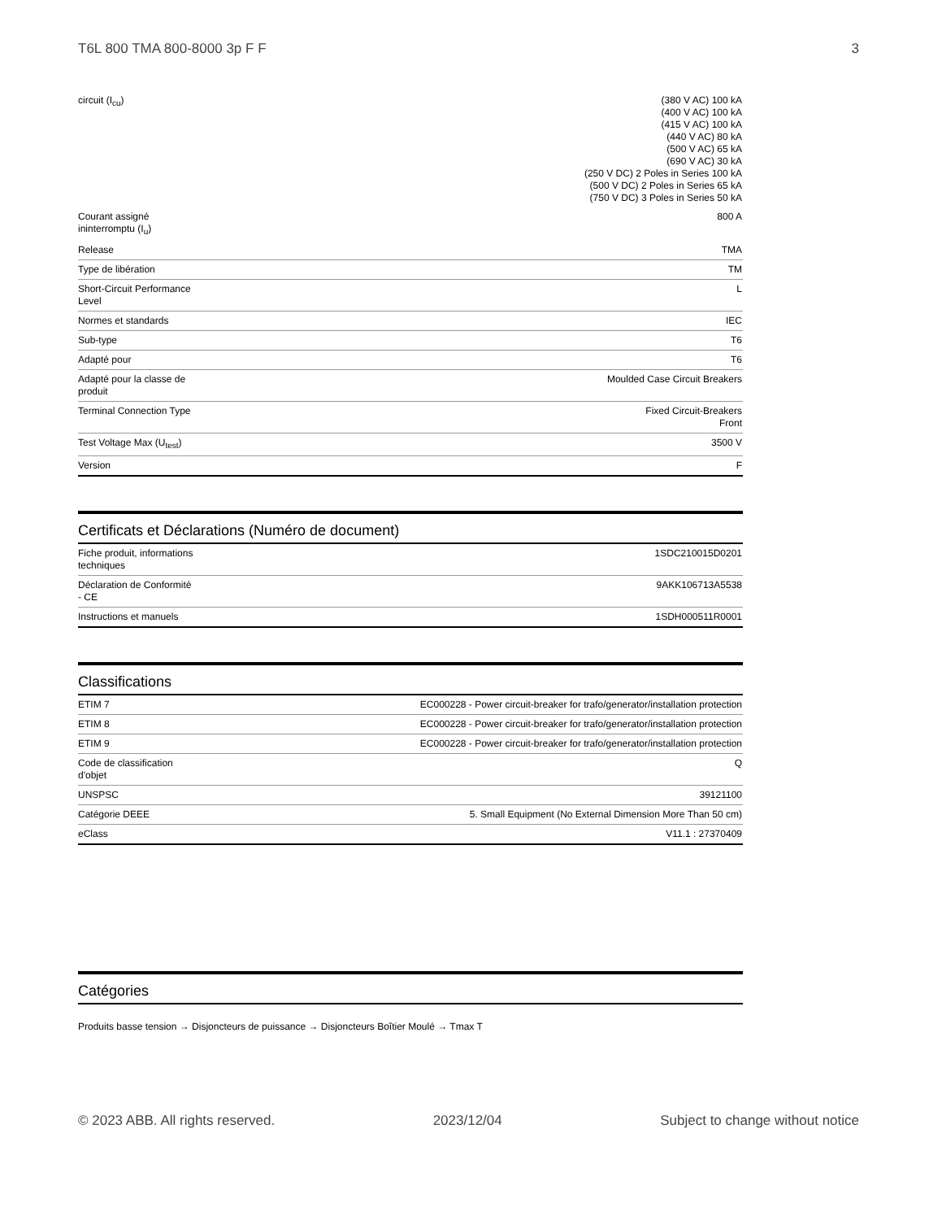T6L 800 TMA 800-8000 3p F F 3
| circuit (I<sub>cu</sub>) | (380 V AC) 100 kA (400 V AC) 100 kA (415 V AC) 100 kA (440 V AC) 80 kA (500 V AC) 65 kA (690 V AC) 30 kA (250 V DC) 2 Poles in Series 100 kA (500 V DC) 2 Poles in Series 65 kA (750 V DC) 3 Poles in Series 50 kA |
| Courant assigné ininterromptu (I<sub>u</sub>) | 800 A |
| Release | TMA |
| Type de libération | TM |
| Short-Circuit Performance Level | L |
| Normes et standards | IEC |
| Sub-type | T6 |
| Adapté pour | T6 |
| Adapté pour la classe de produit | Moulded Case Circuit Breakers |
| Terminal Connection Type | Fixed Circuit-Breakers Front |
| Test Voltage Max (U<sub>test</sub>) | 3500 V |
| Version | F |
Certificats et Déclarations (Numéro de document)
| Fiche produit, informations techniques | 1SDC210015D0201 |
| Déclaration de Conformité - CE | 9AKK106713A5538 |
| Instructions et manuels | 1SDH000511R0001 |
Classifications
| ETIM 7 | EC000228 - Power circuit-breaker for trafo/generator/installation protection |
| ETIM 8 | EC000228 - Power circuit-breaker for trafo/generator/installation protection |
| ETIM 9 | EC000228 - Power circuit-breaker for trafo/generator/installation protection |
| Code de classification d'objet | Q |
| UNSPSC | 39121100 |
| Catégorie DEEE | 5. Small Equipment (No External Dimension More Than 50 cm) |
| eClass | V11.1 : 27370409 |
Catégories
Produits basse tension → Disjoncteurs de puissance → Disjoncteurs Boîtier Moulé → Tmax T
© 2023 ABB. All rights reserved. 2023/12/04 Subject to change without notice